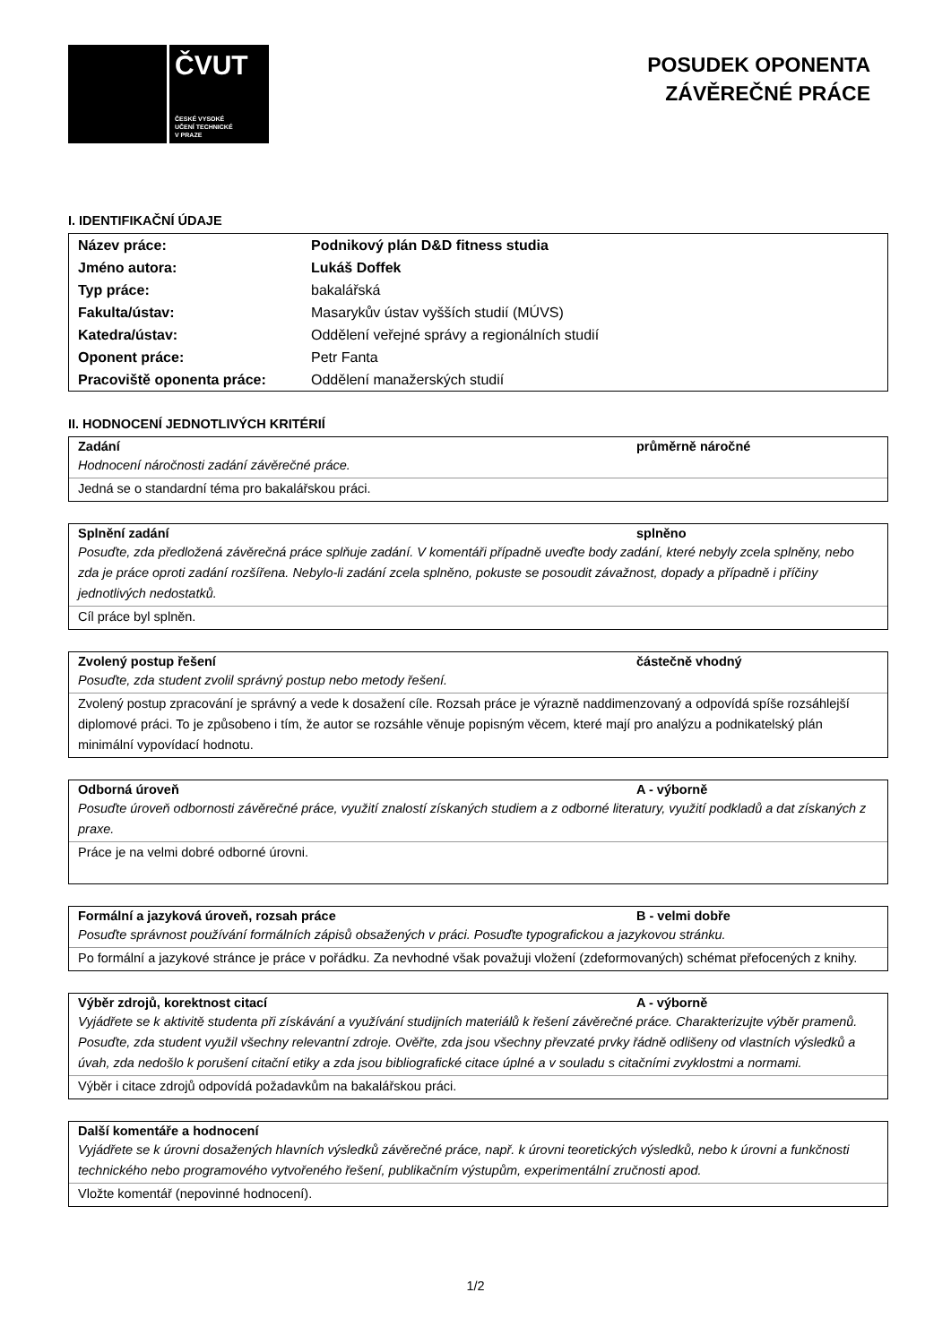ČVUT
ČESKÉ VYSOKÉ
UČENÍ TECHNICKÉ
V PRAZE
POSUDEK OPONENTA
ZÁVĚREČNÉ PRÁCE
I. IDENTIFIKAČNÍ ÚDAJE
| Název práce: | Podnikový plán D&D fitness studia |
| Jméno autora: | Lukáš Doffek |
| Typ práce: | bakalářská |
| Fakulta/ústav: | Masarykův ústav vyšších studií (MÚVS) |
| Katedra/ústav: | Oddělení veřejné správy a regionálních studií |
| Oponent práce: | Petr Fanta |
| Pracoviště oponenta práce: | Oddělení manažerských studií |
II. HODNOCENÍ JEDNOTLIVÝCH KRITÉRIÍ
Zadání průměrně náročné
Hodnocení náročnosti zadání závěrečné práce.
Jedná se o standardní téma pro bakalářskou práci.
Splnění zadání splněno
Posuďte, zda předložená závěrečná práce splňuje zadání. V komentáři případně uveďte body zadání, které nebyly zcela splněny, nebo zda je práce oproti zadání rozšířena. Nebylo-li zadání zcela splněno, pokuste se posoudit závažnost, dopady a případně i příčiny jednotlivých nedostatků.
Cíl práce byl splněn.
Zvolený postup řešení částečně vhodný
Posuďte, zda student zvolil správný postup nebo metody řešení.
Zvolený postup zpracování je správný a vede k dosažení cíle. Rozsah práce je výrazně naddimenzovaný a odpovídá spíše rozsáhlejší diplomové práci. To je způsobeno i tím, že autor se rozsáhle věnuje popisným věcem, které mají pro analýzu a podnikatelský plán minimální vypovídací hodnotu.
Odborná úroveň A - výborně
Posuďte úroveň odbornosti závěrečné práce, využití znalostí získaných studiem a z odborné literatury, využití podkladů a dat získaných z praxe.
Práce je na velmi dobré odborné úrovni.
Formální a jazyková úroveň, rozsah práce B - velmi dobře
Posuďte správnost používání formálních zápisů obsažených v práci. Posuďte typografickou a jazykovou stránku.
Po formální a jazykové stránce je práce v pořádku. Za nevhodné však považuji vložení (zdeformovaných) schémat přefocených z knihy.
Výběr zdrojů, korektnost citací A - výborně
Vyjádřete se k aktivitě studenta při získávání a využívání studijních materiálů k řešení závěrečné práce. Charakterizujte výběr pramenů. Posuďte, zda student využil všechny relevantní zdroje. Ověřte, zda jsou všechny převzaté prvky řádně odlišeny od vlastních výsledků a úvah, zda nedošlo k porušení citační etiky a zda jsou bibliografické citace úplné a v souladu s citačními zvyklostmi a normami.
Výběr i citace zdrojů odpovídá požadavkům na bakalářskou práci.
Další komentáře a hodnocení
Vyjádřete se k úrovni dosažených hlavních výsledků závěrečné práce, např. k úrovni teoretických výsledků, nebo k úrovni a funkčnosti technického nebo programového vytvořeného řešení, publikačním výstupům, experimentální zručnosti apod.
Vložte komentář (nepovinné hodnocení).
1/2